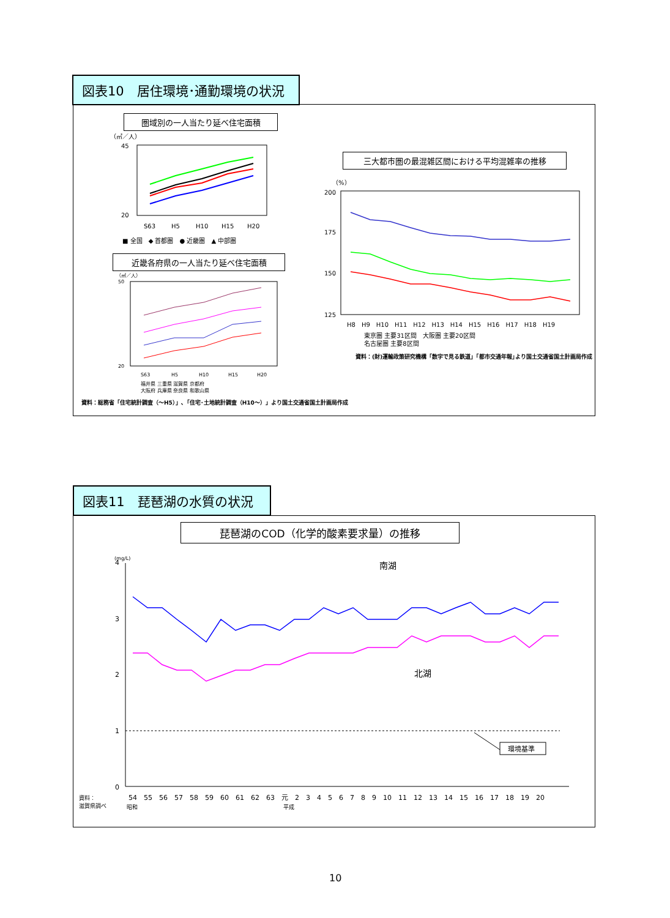図表10　居住環境･通勤環境の状況
圏域別の一人当たり延べ住宅面積
（㎡／人）
45
20
S63
H5
H10
H15
H20
■ 全国　◆ 首都圏　● 近畿圏　▲ 中部圏
近畿各府県の一人当たり延べ住宅面積
（㎡／人）
50
20
S63
H5
H10
H15
H20
福井県 三重県 滋賀県 京都府
大阪府 兵庫県 奈良県 和歌山県
資料：総務省「住宅統計調査（～H5）」､「住宅･土地統計調査（H10～）」より国土交通省国土計画局作成
三大都市圏の最混雑区間における平均混雑率の推移
（%）
200
175
150
125
H8　H9　H10　H11　H12　H13　H14　H15　H16　H17　H18　H19
東京圏 主要31区間　大阪圏 主要20区間
名古屋圏 主要8区間
資料：(財)運輸政策研究機構「数字で見る鉄道」｢都市交通年報｣より国土交通省国土計画局作成
図表11　琵琶湖の水質の状況
琵琶湖のCOD（化学的酸素要求量）の推移
(mg/L)
4
3
2
1
0
南湖
北湖
環境基準
54　55　56　57　58　59　60　61　62　63　元　2　3　4　5　6　7　8　9　10　11　12　13　14　15　16　17　18　19　20
昭和
平成
資料：
滋賀県調べ
10